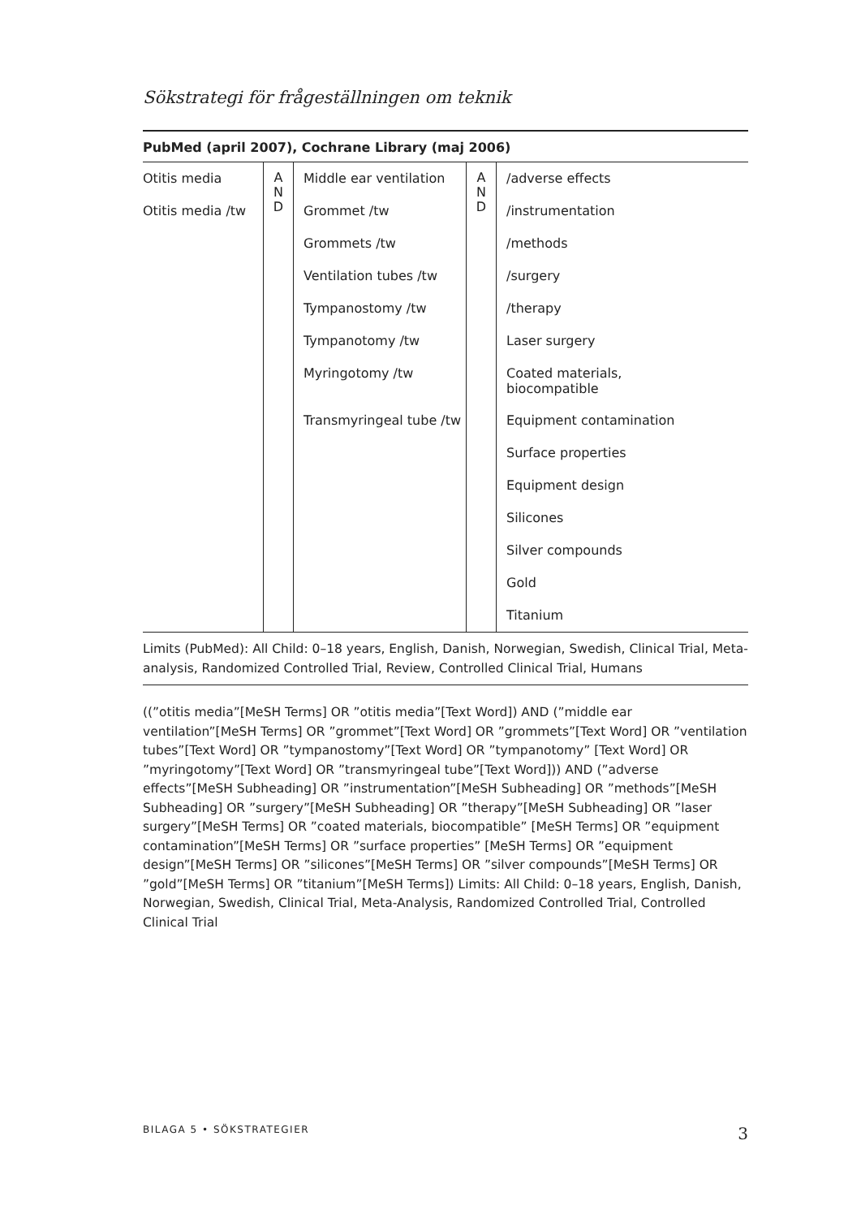Sökstrategi för frågeställningen om teknik
PubMed (april 2007), Cochrane Library (maj 2006)
| Otitis media | A N D | Middle ear ventilation | A N D | /adverse effects |
| Otitis media /tw | | Grommet /tw | | /instrumentation |
| | | Grommets /tw | | /methods |
| | | Ventilation tubes /tw | | /surgery |
| | | Tympanostomy /tw | | /therapy |
| | | Tympanotomy /tw | | Laser surgery |
| | | Myringotomy /tw | | Coated materials, biocompatible |
| | | Transmyringeal tube /tw | | Equipment contamination |
| | | | | Surface properties |
| | | | | Equipment design |
| | | | | Silicones |
| | | | | Silver compounds |
| | | | | Gold |
| | | | | Titanium |
Limits (PubMed): All Child: 0–18 years, English, Danish, Norwegian, Swedish, Clinical Trial, Meta-analysis, Randomized Controlled Trial, Review, Controlled Clinical Trial, Humans
((”otitis media”[MeSH Terms] OR ”otitis media”[Text Word]) AND (”middle ear ventilation”[MeSH Terms] OR ”grommet”[Text Word] OR ”grommets”[Text Word] OR ”ventilation tubes”[Text Word] OR ”tympanostomy”[Text Word] OR ”tympanotomy” [Text Word] OR ”myringotomy”[Text Word] OR ”transmyringeal tube”[Text Word])) AND (”adverse effects”[MeSH Subheading] OR ”instrumentation”[MeSH Subheading] OR ”methods”[MeSH Subheading] OR ”surgery”[MeSH Subheading] OR ”therapy”[MeSH Subheading] OR ”laser surgery”[MeSH Terms] OR ”coated materials, biocompatible” [MeSH Terms] OR ”equipment contamination”[MeSH Terms] OR ”surface properties” [MeSH Terms] OR ”equipment design”[MeSH Terms] OR ”silicones”[MeSH Terms] OR ”silver compounds”[MeSH Terms] OR ”gold”[MeSH Terms] OR ”titanium”[MeSH Terms]) Limits: All Child: 0–18 years, English, Danish, Norwegian, Swedish, Clinical Trial, Meta-Analysis, Randomized Controlled Trial, Controlled Clinical Trial
BILAGA 5 • SÖKSTRATEGIER 3